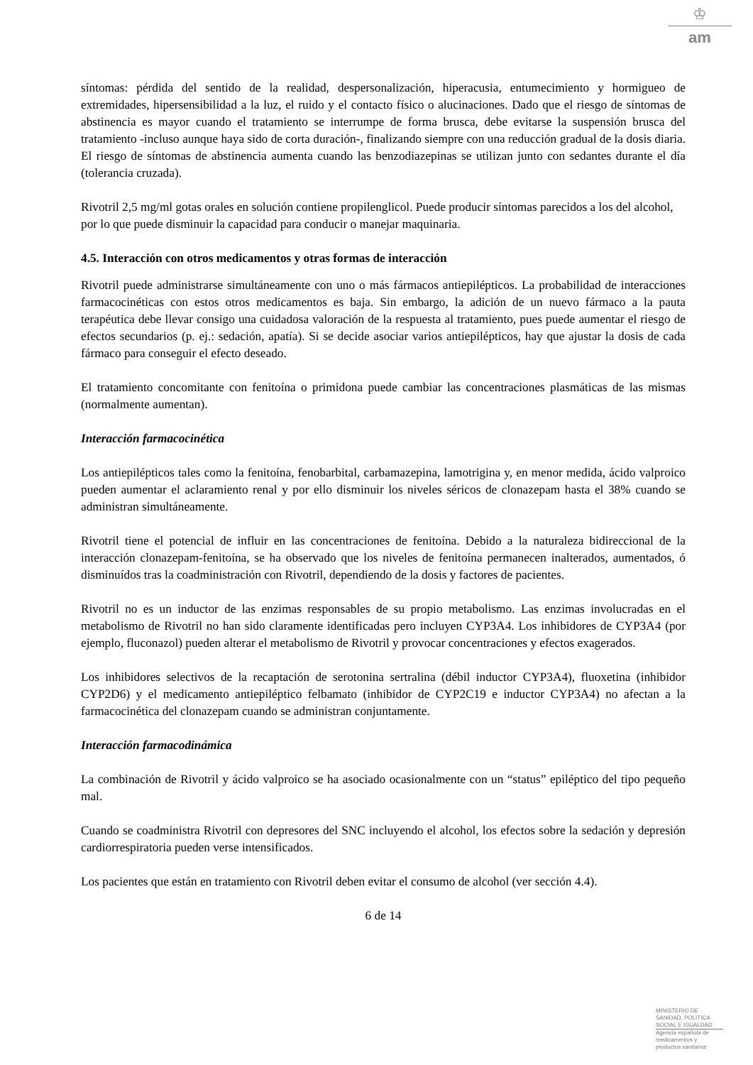♔
am
síntomas: pérdida del sentido de la realidad, despersonalización, hiperacusia, entumecimiento y hormigueo de extremidades, hipersensibilidad a la luz, el ruido y el contacto físico o alucinaciones. Dado que el riesgo de síntomas de abstinencia es mayor cuando el tratamiento se interrumpe de forma brusca, debe evitarse la suspensión brusca del tratamiento -incluso aunque haya sido de corta duración-, finalizando siempre con una reducción gradual de la dosis diaria. El riesgo de síntomas de abstinencia aumenta cuando las benzodiazepinas se utilizan junto con sedantes durante el día (tolerancia cruzada).
Rivotril 2,5 mg/ml gotas orales en solución contiene propilenglicol. Puede producir síntomas parecidos a los del alcohol, por lo que puede disminuir la capacidad para conducir o manejar maquinaria.
4.5. Interacción con otros medicamentos y otras formas de interacción
Rivotril puede administrarse simultáneamente con uno o más fármacos antiepilépticos. La probabilidad de interacciones farmacocinéticas con estos otros medicamentos es baja. Sin embargo, la adición de un nuevo fármaco a la pauta terapéutica debe llevar consigo una cuidadosa valoración de la respuesta al tratamiento, pues puede aumentar el riesgo de efectos secundarios (p. ej.: sedación, apatía). Si se decide asociar varios antiepilépticos, hay que ajustar la dosis de cada fármaco para conseguir el efecto deseado.
El tratamiento concomitante con fenitoína o primidona puede cambiar las concentraciones plasmáticas de las mismas (normalmente aumentan).
Interacción farmacocinética
Los antiepilépticos tales como la fenitoína, fenobarbital, carbamazepina, lamotrigina y, en menor medida, ácido valproico pueden aumentar el aclaramiento renal y por ello disminuir los niveles séricos de clonazepam hasta el 38% cuando se administran simultáneamente.
Rivotril tiene el potencial de influir en las concentraciones de fenitoína. Debido a la naturaleza bidireccional de la interacción clonazepam-fenitoína, se ha observado que los niveles de fenitoína permanecen inalterados, aumentados, ó disminuídos tras la coadministración con Rivotril, dependiendo de la dosis y factores de pacientes.
Rivotril no es un inductor de las enzimas responsables de su propio metabolismo. Las enzimas involucradas en el metabolismo de Rivotril no han sido claramente identificadas pero incluyen CYP3A4. Los inhibidores de CYP3A4 (por ejemplo, fluconazol) pueden alterar el metabolismo de Rivotril y provocar concentraciones y efectos exagerados.
Los inhibidores selectivos de la recaptación de serotonina sertralina (débil inductor CYP3A4), fluoxetina (inhibidor CYP2D6) y el medicamento antiepiléptico felbamato (inhibidor de CYP2C19 e inductor CYP3A4) no afectan a la farmacocinética del clonazepam cuando se administran conjuntamente.
Interacción farmacodinámica
La combinación de Rivotril y ácido valproico se ha asociado ocasionalmente con un “status” epiléptico del tipo pequeño mal.
Cuando se coadministra Rivotril con depresores del SNC incluyendo el alcohol, los efectos sobre la sedación y depresión cardiorrespiratoria pueden verse intensificados.
Los pacientes que están en tratamiento con Rivotril deben evitar el consumo de alcohol (ver sección 4.4).
6 de 14
MINISTERIO DE
SANIDAD, POLITICA
SOCIAL E IGUALDAD
Agencia española de
medicamentos y
productos sanitarios